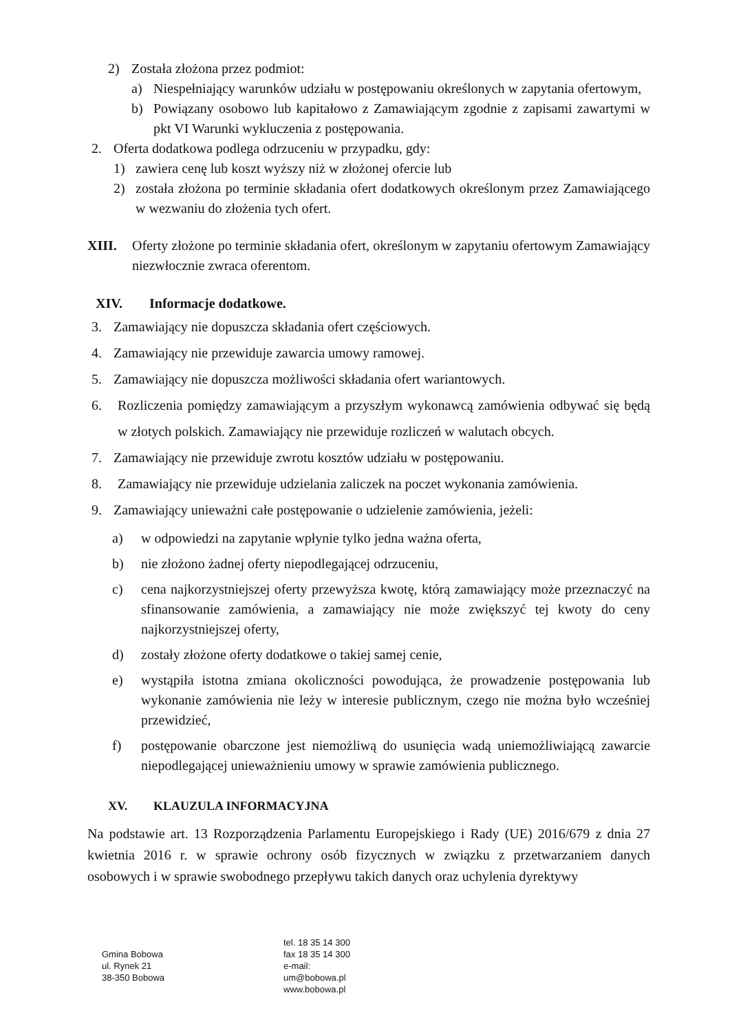2) Została złożona przez podmiot:
a) Niespełniający warunków udziału w postępowaniu określonych w zapytania ofertowym,
b) Powiązany osobowo lub kapitałowo z Zamawiającym zgodnie z zapisami zawartymi w pkt VI Warunki wykluczenia z postępowania.
2. Oferta dodatkowa podlega odrzuceniu w przypadku, gdy:
1) zawiera cenę lub koszt wyższy niż w złożonej ofercie lub
2) została złożona po terminie składania ofert dodatkowych określonym przez Zamawiającego w wezwaniu do złożenia tych ofert.
XIII. Oferty złożone po terminie składania ofert, określonym w zapytaniu ofertowym Zamawiający niezwłocznie zwraca oferentom.
XIV. Informacje dodatkowe.
3. Zamawiający nie dopuszcza składania ofert częściowych.
4. Zamawiający nie przewiduje zawarcia umowy ramowej.
5. Zamawiający nie dopuszcza możliwości składania ofert wariantowych.
6. Rozliczenia pomiędzy zamawiającym a przyszłym wykonawcą zamówienia odbywać się będą w złotych polskich. Zamawiający nie przewiduje rozliczeń w walutach obcych.
7. Zamawiający nie przewiduje zwrotu kosztów udziału w postępowaniu.
8. Zamawiający nie przewiduje udzielania zaliczek na poczet wykonania zamówienia.
9. Zamawiający unieważni całe postępowanie o udzielenie zamówienia, jeżeli:
a) w odpowiedzi na zapytanie wpłynie tylko jedna ważna oferta,
b) nie złożono żadnej oferty niepodlegającej odrzuceniu,
c) cena najkorzystniejszej oferty przewyższa kwotę, którą zamawiający może przeznaczyć na sfinansowanie zamówienia, a zamawiający nie może zwiększyć tej kwoty do ceny najkorzystniejszej oferty,
d) zostały złożone oferty dodatkowe o takiej samej cenie,
e) wystąpiła istotna zmiana okoliczności powodująca, że prowadzenie postępowania lub wykonanie zamówienia nie leży w interesie publicznym, czego nie można było wcześniej przewidzieć,
f) postępowanie obarczone jest niemożliwą do usunięcia wadą uniemożliwiającą zawarcie niepodlegającej unieważnieniu umowy w sprawie zamówienia publicznego.
XV. KLAUZULA INFORMACYJNA
Na podstawie art. 13 Rozporządzenia Parlamentu Europejskiego i Rady (UE) 2016/679 z dnia 27 kwietnia 2016 r. w sprawie ochrony osób fizycznych w związku z przetwarzaniem danych osobowych i w sprawie swobodnego przepływu takich danych oraz uchylenia dyrektywy
Gmina Bobowa
ul. Rynek 21
38-350 Bobowa
tel. 18 35 14 300
fax 18 35 14 300
e-mail:
um@bobowa.pl
www.bobowa.pl